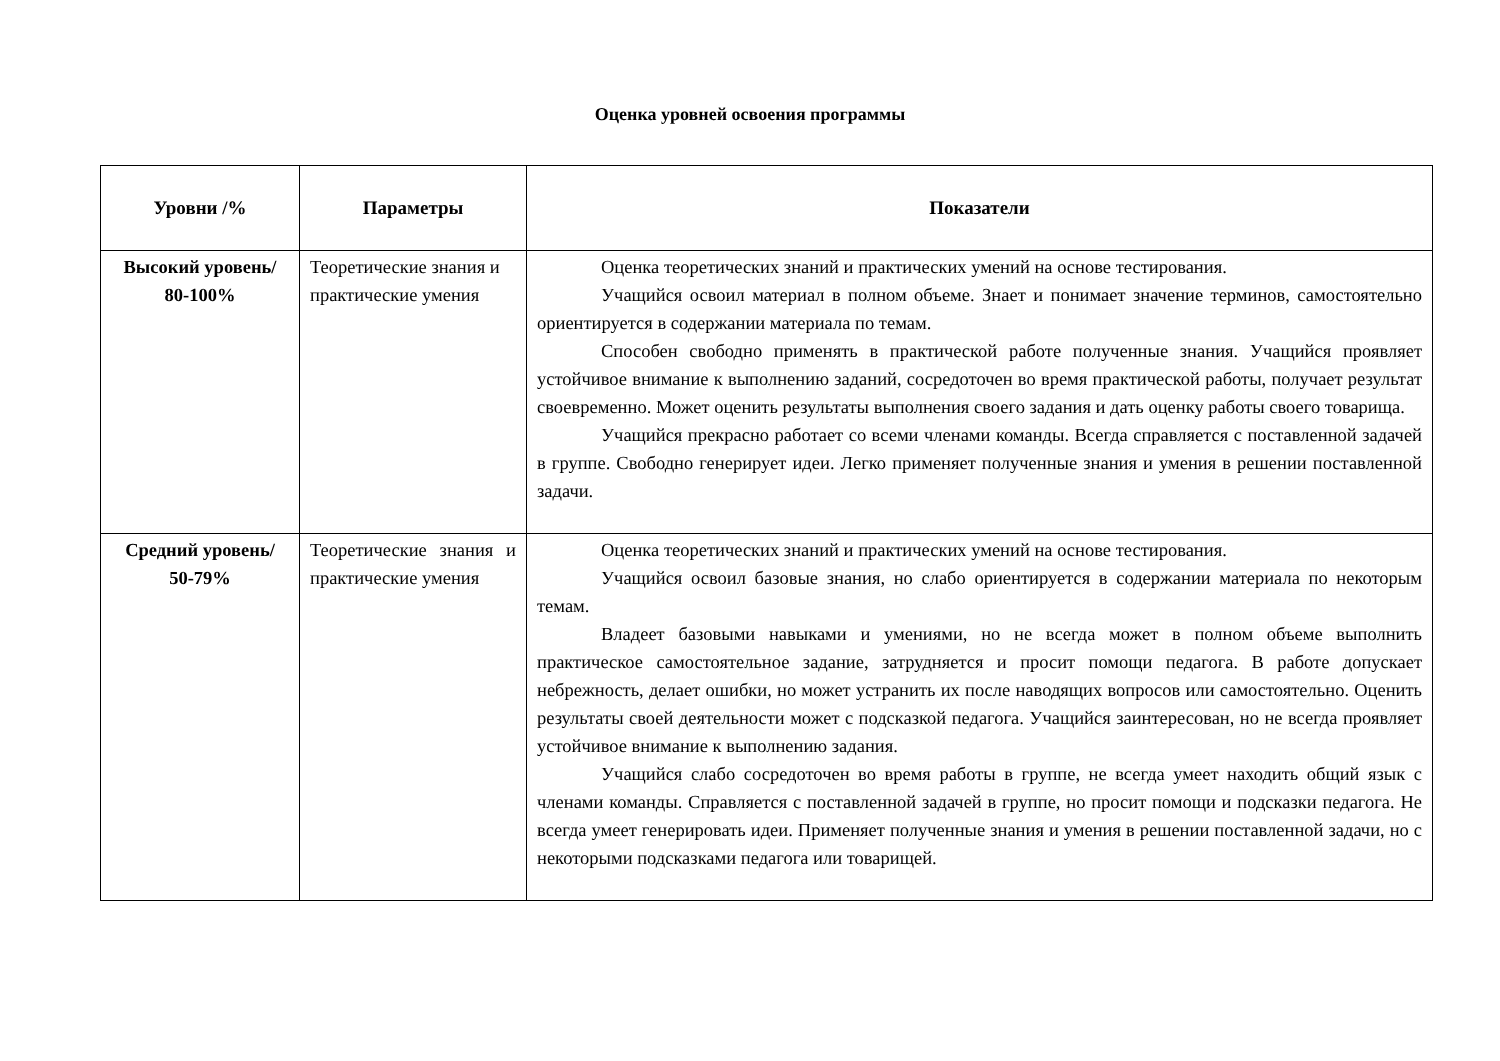Оценка уровней освоения программы
| Уровни /% | Параметры | Показатели |
| --- | --- | --- |
| Высокий уровень/ 80-100% | Теоретические знания и практические умения | Оценка теоретических знаний и практических умений на основе тестирования. Учащийся освоил материал в полном объеме. Знает и понимает значение терминов, самостоятельно ориентируется в содержании материала по темам. Способен свободно применять в практической работе полученные знания. Учащийся проявляет устойчивое внимание к выполнению заданий, сосредоточен во время практической работы, получает результат своевременно. Может оценить результаты выполнения своего задания и дать оценку работы своего товарища. Учащийся прекрасно работает со всеми членами команды. Всегда справляется с поставленной задачей в группе. Свободно генерирует идеи. Легко применяет полученные знания и умения в решении поставленной задачи. |
| Средний уровень/ 50-79% | Теоретические знания и практические умения | Оценка теоретических знаний и практических умений на основе тестирования. Учащийся освоил базовые знания, но слабо ориентируется в содержании материала по некоторым темам. Владеет базовыми навыками и умениями, но не всегда может в полном объеме выполнить практическое самостоятельное задание, затрудняется и просит помощи педагога. В работе допускает небрежность, делает ошибки, но может устранить их после наводящих вопросов или самостоятельно. Оценить результаты своей деятельности может с подсказкой педагога. Учащийся заинтересован, но не всегда проявляет устойчивое внимание к выполнению задания. Учащийся слабо сосредоточен во время работы в группе, не всегда умеет находить общий язык с членами команды. Справляется с поставленной задачей в группе, но просит помощи и подсказки педагога. Не всегда умеет генерировать идеи. Применяет полученные знания и умения в решении поставленной задачи, но с некоторыми подсказками педагога или товарищей. |